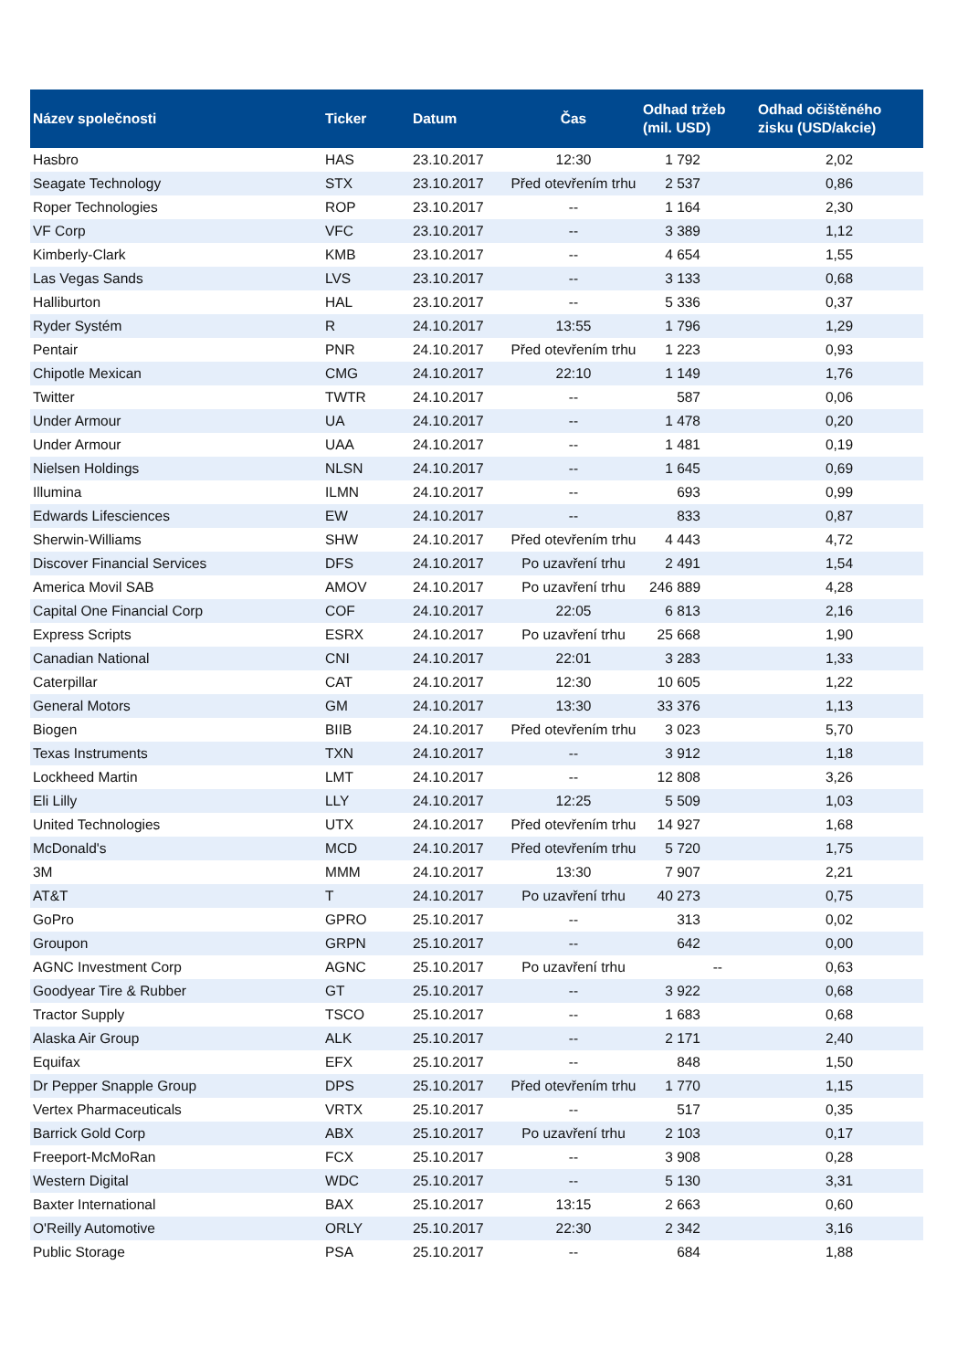| Název společnosti | Ticker | Datum | Čas | Odhad tržeb (mil. USD) | Odhad očištěného zisku (USD/akcie) |
| --- | --- | --- | --- | --- | --- |
| Hasbro | HAS | 23.10.2017 | 12:30 | 1 792 | 2,02 |
| Seagate Technology | STX | 23.10.2017 | Před otevřením trhu | 2 537 | 0,86 |
| Roper Technologies | ROP | 23.10.2017 | -- | 1 164 | 2,30 |
| VF Corp | VFC | 23.10.2017 | -- | 3 389 | 1,12 |
| Kimberly-Clark | KMB | 23.10.2017 | -- | 4 654 | 1,55 |
| Las Vegas Sands | LVS | 23.10.2017 | -- | 3 133 | 0,68 |
| Halliburton | HAL | 23.10.2017 | -- | 5 336 | 0,37 |
| Ryder Systém | R | 24.10.2017 | 13:55 | 1 796 | 1,29 |
| Pentair | PNR | 24.10.2017 | Před otevřením trhu | 1 223 | 0,93 |
| Chipotle Mexican | CMG | 24.10.2017 | 22:10 | 1 149 | 1,76 |
| Twitter | TWTR | 24.10.2017 | -- | 587 | 0,06 |
| Under Armour | UA | 24.10.2017 | -- | 1 478 | 0,20 |
| Under Armour | UAA | 24.10.2017 | -- | 1 481 | 0,19 |
| Nielsen Holdings | NLSN | 24.10.2017 | -- | 1 645 | 0,69 |
| Illumina | ILMN | 24.10.2017 | -- | 693 | 0,99 |
| Edwards Lifesciences | EW | 24.10.2017 | -- | 833 | 0,87 |
| Sherwin-Williams | SHW | 24.10.2017 | Před otevřením trhu | 4 443 | 4,72 |
| Discover Financial Services | DFS | 24.10.2017 | Po uzavření trhu | 2 491 | 1,54 |
| America Movil SAB | AMOV | 24.10.2017 | Po uzavření trhu | 246 889 | 4,28 |
| Capital One Financial Corp | COF | 24.10.2017 | 22:05 | 6 813 | 2,16 |
| Express Scripts | ESRX | 24.10.2017 | Po uzavření trhu | 25 668 | 1,90 |
| Canadian National | CNI | 24.10.2017 | 22:01 | 3 283 | 1,33 |
| Caterpillar | CAT | 24.10.2017 | 12:30 | 10 605 | 1,22 |
| General Motors | GM | 24.10.2017 | 13:30 | 33 376 | 1,13 |
| Biogen | BIIB | 24.10.2017 | Před otevřením trhu | 3 023 | 5,70 |
| Texas Instruments | TXN | 24.10.2017 | -- | 3 912 | 1,18 |
| Lockheed Martin | LMT | 24.10.2017 | -- | 12 808 | 3,26 |
| Eli Lilly | LLY | 24.10.2017 | 12:25 | 5 509 | 1,03 |
| United Technologies | UTX | 24.10.2017 | Před otevřením trhu | 14 927 | 1,68 |
| McDonald's | MCD | 24.10.2017 | Před otevřením trhu | 5 720 | 1,75 |
| 3M | MMM | 24.10.2017 | 13:30 | 7 907 | 2,21 |
| AT&T | T | 24.10.2017 | Po uzavření trhu | 40 273 | 0,75 |
| GoPro | GPRO | 25.10.2017 | -- | 313 | 0,02 |
| Groupon | GRPN | 25.10.2017 | -- | 642 | 0,00 |
| AGNC Investment Corp | AGNC | 25.10.2017 | Po uzavření trhu | -- | 0,63 |
| Goodyear Tire & Rubber | GT | 25.10.2017 | -- | 3 922 | 0,68 |
| Tractor Supply | TSCO | 25.10.2017 | -- | 1 683 | 0,68 |
| Alaska Air Group | ALK | 25.10.2017 | -- | 2 171 | 2,40 |
| Equifax | EFX | 25.10.2017 | -- | 848 | 1,50 |
| Dr Pepper Snapple Group | DPS | 25.10.2017 | Před otevřením trhu | 1 770 | 1,15 |
| Vertex Pharmaceuticals | VRTX | 25.10.2017 | -- | 517 | 0,35 |
| Barrick Gold Corp | ABX | 25.10.2017 | Po uzavření trhu | 2 103 | 0,17 |
| Freeport-McMoRan | FCX | 25.10.2017 | -- | 3 908 | 0,28 |
| Western Digital | WDC | 25.10.2017 | -- | 5 130 | 3,31 |
| Baxter International | BAX | 25.10.2017 | 13:15 | 2 663 | 0,60 |
| O'Reilly Automotive | ORLY | 25.10.2017 | 22:30 | 2 342 | 3,16 |
| Public Storage | PSA | 25.10.2017 | -- | 684 | 1,88 |